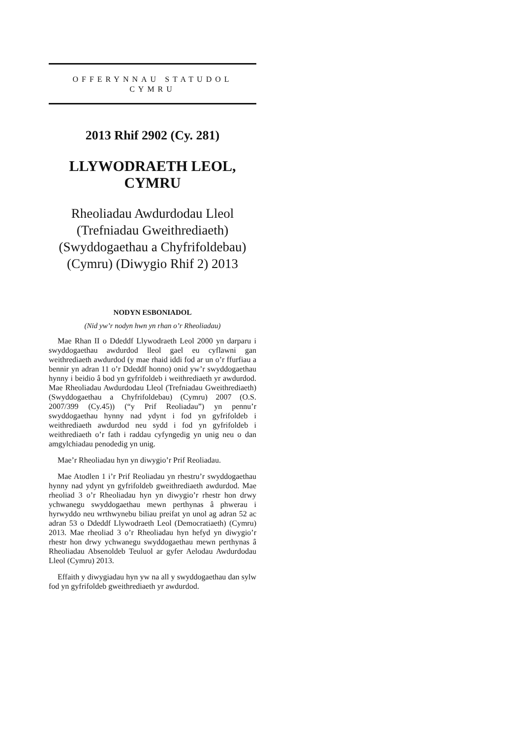OFFERYNNAU STATUDOL
CYMRU
2013 Rhif 2902 (Cy. 281)
LLYWODRAETH LEOL, CYMRU
Rheoliadau Awdurdodau Lleol (Trefniadau Gweithrediaeth) (Swyddogaethau a Chyfrifoldebau) (Cymru) (Diwygio Rhif 2) 2013
NODYN ESBONIADOL
(Nid yw’r nodyn hwn yn rhan o’r Rheoliadau)
Mae Rhan II o Ddeddf Llywodraeth Leol 2000 yn darparu i swyddogaethau awdurdod lleol gael eu cyflawni gan weithrediaeth awdurdod (y mae rhaid iddi fod ar un o’r ffurfiau a bennir yn adran 11 o’r Ddeddf honno) onid yw’r swyddogaethau hynny i beidio â bod yn gyfrifoldeb i weithrediaeth yr awdurdod. Mae Rheoliadau Awdurdodau Lleol (Trefniadau Gweithrediaeth) (Swyddogaethau a Chyfrifoldebau) (Cymru) 2007 (O.S. 2007/399 (Cy.45)) (“y Prif Reoliadau”) yn pennu’r swyddogaethau hynny nad ydynt i fod yn gyfrifoldeb i weithrediaeth awdurdod neu sydd i fod yn gyfrifoldeb i weithrediaeth o’r fath i raddau cyfyngedig yn unig neu o dan amgylchiadau penodedig yn unig.
Mae’r Rheoliadau hyn yn diwygio’r Prif Reoliadau.
Mae Atodlen 1 i’r Prif Reoliadau yn rhestru’r swyddogaethau hynny nad ydynt yn gyfrifoldeb gweithrediaeth awdurdod. Mae rheoliad 3 o’r Rheoliadau hyn yn diwygio’r rhestr hon drwy ychwanegu swyddogaethau mewn perthynas â phwerau i hyrwyddo neu wrthwynebu biliau preifat yn unol ag adran 52 ac adran 53 o Ddeddf Llywodraeth Leol (Democratiaeth) (Cymru) 2013. Mae rheoliad 3 o’r Rheoliadau hyn hefyd yn diwygio’r rhestr hon drwy ychwanegu swyddogaethau mewn perthynas â Rheoliadau Absenoldeb Teuluol ar gyfer Aelodau Awdurdodau Lleol (Cymru) 2013.
Effaith y diwygiadau hyn yw na all y swyddogaethau dan sylw fod yn gyfrifoldeb gweithrediaeth yr awdurdod.